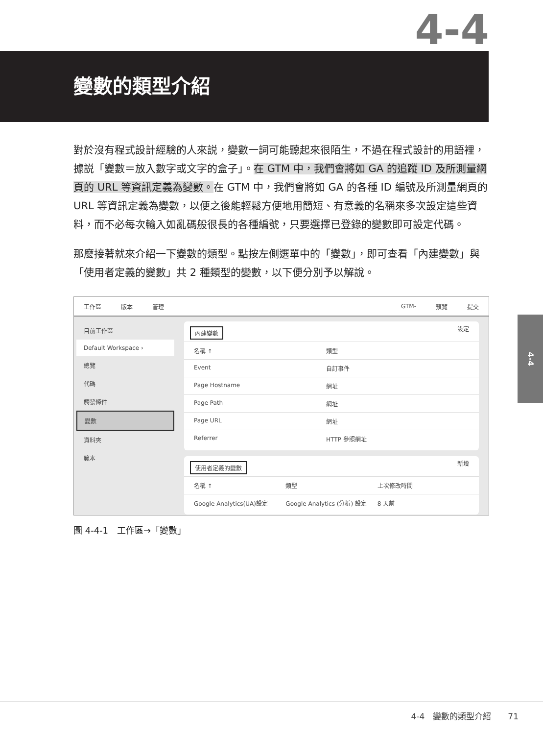4-4
變數的類型介紹
對於沒有程式設計經驗的人來説，變數一詞可能聽起來很陌生，不過在程式設計的用語裡，據説「變數＝放入數字或文字的盒子」。在 GTM 中，我們會將如 GA 的追蹤 ID 及所測量網頁的 URL 等資訊定義為變數。在 GTM 中，我們會將如 GA 的各種 ID 編號及所測量網頁的 URL 等資訊定義為變數，以便之後能輕鬆方便地用簡短、有意義的名稱來多次設定這些資料，而不必每次輸入如亂碼般很長的各種編號，只要選擇已登錄的變數即可設定代碼。
那麼接著就來介紹一下變數的類型。點按左側選單中的「變數」，即可查看「內建變數」與「使用者定義的變數」共 2 種類型的變數，以下便分別予以解說。
工作區 版本 管理 GTM- 預覽 提交
目前工作區
Default Workspace ›
總覽
代碼
觸發條件
變數
資料夾
範本
內建變數 設定
名稱 ↑ 類型
Event 自訂事件
Page Hostname 網址
Page Path 網址
Page URL 網址
Referrer HTTP 參照網址
使用者定義的變數 新增
名稱 ↑ 類型 上次修改時間
Google Analytics(UA)設定 Google Analytics (分析) 設定 8 天前
圖 4-4-1　工作區→「變數」
4-4
4-4　變數的類型介紹　　71